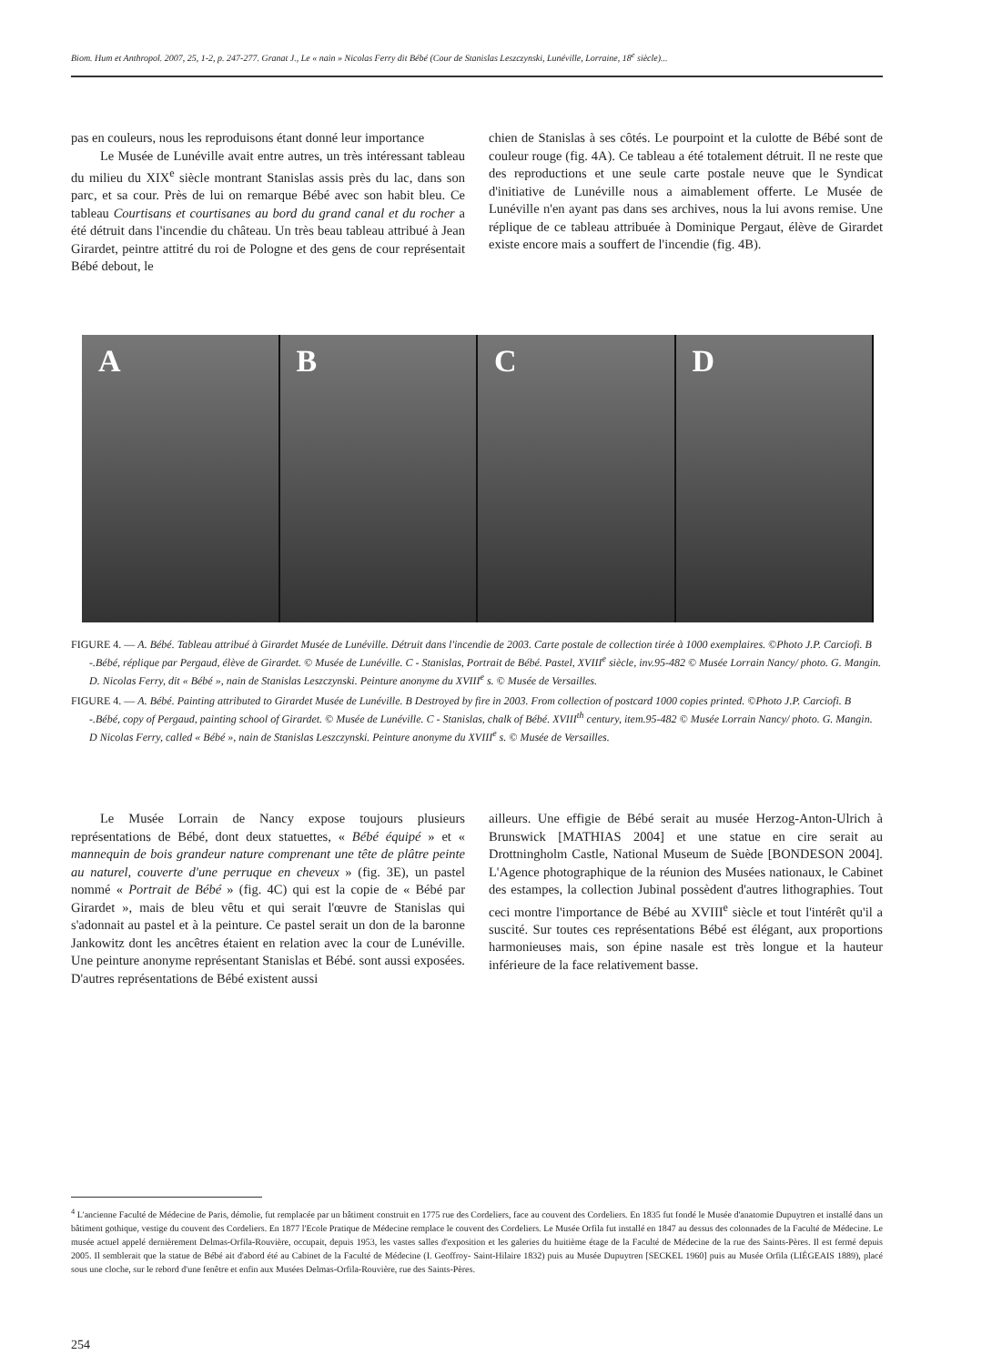Biom. Hum et Anthropol. 2007, 25, 1-2, p. 247-277. Granat J., Le « nain » Nicolas Ferry dit Bébé (Cour de Stanislas Leszczynski, Lunéville, Lorraine, 18<sup>e</sup> siècle)...
pas en couleurs, nous les reproduisons étant donné leur importance
Le Musée de Lunéville avait entre autres, un très intéressant tableau du milieu du XIX<sup>e</sup> siècle montrant Stanislas assis près du lac, dans son parc, et sa cour. Près de lui on remarque Bébé avec son habit bleu. Ce tableau Courtisans et courtisanes au bord du grand canal et du rocher a été détruit dans l'incendie du château. Un très beau tableau attribué à Jean Girardet, peintre attitré du roi de Pologne et des gens de cour représentait Bébé debout, le
chien de Stanislas à ses côtés. Le pourpoint et la culotte de Bébé sont de couleur rouge (fig. 4A). Ce tableau a été totalement détruit. Il ne reste que des reproductions et une seule carte postale neuve que le Syndicat d'initiative de Lunéville nous a aimablement offerte. Le Musée de Lunéville n'en ayant pas dans ses archives, nous la lui avons remise. Une réplique de ce tableau attribuée à Dominique Pergaut, élève de Girardet existe encore mais a souffert de l'incendie (fig. 4B).
A B C D
FIGURE 4. — A. Bébé. Tableau attribué à Girardet Musée de Lunéville. Détruit dans l'incendie de 2003. Carte postale de collection tirée à 1000 exemplaires. ©Photo J.P. Carciofi. B -.Bébé, réplique par Pergaud, élève de Girardet. © Musée de Lunéville. C - Stanislas, Portrait de Bébé. Pastel, XVIII<sup>e</sup> siècle, inv.95-482 © Musée Lorrain Nancy/ photo. G. Mangin. D. Nicolas Ferry, dit « Bébé », nain de Stanislas Leszczynski. Peinture anonyme du XVIII<sup>e</sup> s. © Musée de Versailles.
FIGURE 4. — A. Bébé. Painting attributed to Girardet Musée de Lunéville. B Destroyed by fire in 2003. From collection of postcard 1000 copies printed. ©Photo J.P. Carciofi. B -.Bébé, copy of Pergaud, painting school of Girardet. © Musée de Lunéville. C - Stanislas, chalk of Bébé. XVIII<sup>th</sup> century, item.95-482 © Musée Lorrain Nancy/ photo. G. Mangin. D Nicolas Ferry, called « Bébé », nain de Stanislas Leszczynski. Peinture anonyme du XVIII<sup>e</sup> s. © Musée de Versailles.
Le Musée Lorrain de Nancy expose toujours plusieurs représentations de Bébé, dont deux statuettes, « Bébé équipé » et « mannequin de bois grandeur nature comprenant une tête de plâtre peinte au naturel, couverte d'une perruque en cheveux » (fig. 3E), un pastel nommé « Portrait de Bébé » (fig. 4C) qui est la copie de « Bébé par Girardet », mais de bleu vêtu et qui serait l'œuvre de Stanislas qui s'adonnait au pastel et à la peinture. Ce pastel serait un don de la baronne Jankowitz dont les ancêtres étaient en relation avec la cour de Lunéville. Une peinture anonyme représentant Stanislas et Bébé. sont aussi exposées. D'autres représentations de Bébé existent aussi
ailleurs. Une effigie de Bébé serait au musée Herzog-Anton-Ulrich à Brunswick [MATHIAS 2004] et une statue en cire serait au Drottningholm Castle, National Museum de Suède [BONDESON 2004]. L'Agence photographique de la réunion des Musées nationaux, le Cabinet des estampes, la collection Jubinal possèdent d'autres lithographies. Tout ceci montre l'importance de Bébé au XVIII<sup>e</sup> siècle et tout l'intérêt qu'il a suscité. Sur toutes ces représentations Bébé est élégant, aux proportions harmonieuses mais, son épine nasale est très longue et la hauteur inférieure de la face relativement basse.
<sup>4</sup> L'ancienne Faculté de Médecine de Paris, démolie, fut remplacée par un bâtiment construit en 1775 rue des Cordeliers, face au couvent des Cordeliers. En 1835 fut fondé le Musée d'anatomie Dupuytren et installé dans un bâtiment gothique, vestige du couvent des Cordeliers. En 1877 l'Ecole Pratique de Médecine remplace le couvent des Cordeliers. Le Musée Orfila fut installé en 1847 au dessus des colonnades de la Faculté de Médecine. Le musée actuel appelé dernièrement Delmas-Orfila-Rouvière, occupait, depuis 1953, les vastes salles d'exposition et les galeries du huitième étage de la Faculté de Médecine de la rue des Saints-Pères. Il est fermé depuis 2005. Il semblerait que la statue de Bébé ait d'abord été au Cabinet de la Faculté de Médecine (I. Geoffroy- Saint-Hilaire 1832) puis au Musée Dupuytren [SECKEL 1960] puis au Musée Orfila (LIÉGEAIS 1889), placé sous une cloche, sur le rebord d'une fenêtre et enfin aux Musées Delmas-Orfila-Rouvière, rue des Saints-Pères.
254